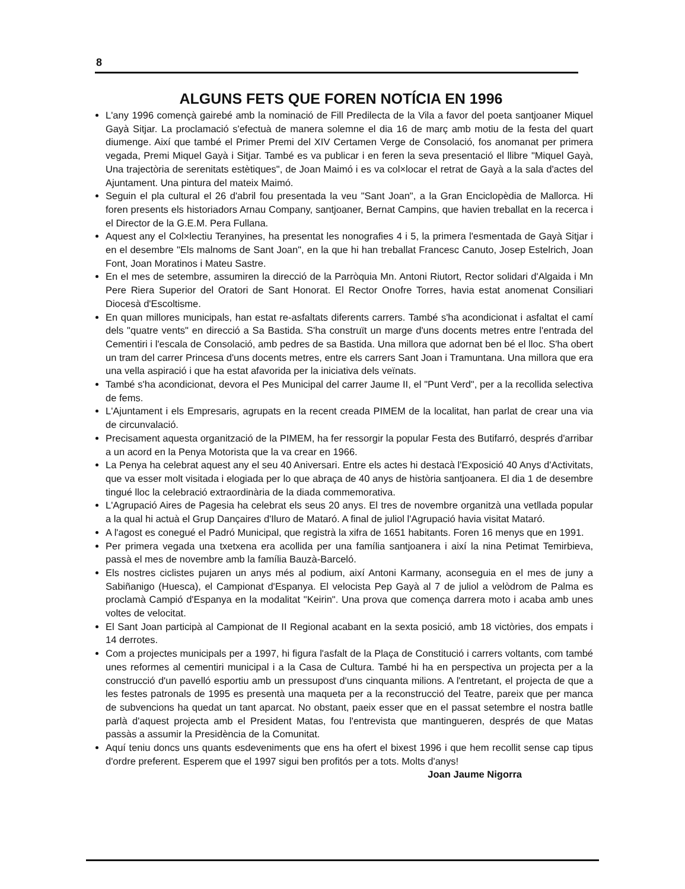8
ALGUNS FETS QUE FOREN NOTÍCIA EN 1996
L'any 1996 començà gairebé amb la nominació de Fill Predilecta de la Vila a favor del poeta santjoaner Miquel Gayà Sitjar. La proclamació s'efectuà de manera solemne el dia 16 de març amb motiu de la festa del quart diumenge. Així que també el Primer Premi del XIV Certamen Verge de Consolació, fos anomanat per primera vegada, Premi Miquel Gayà i Sitjar. També es va publicar i en feren la seva presentació el llibre "Miquel Gayà, Una trajectòria de serenitats estètiques", de Joan Maimó i es va col×locar el retrat de Gayà a la sala d'actes del Ajuntament. Una pintura del mateix Maimó.
Seguin el pla cultural el 26 d'abril fou presentada la veu "Sant Joan", a la Gran Enciclopèdia de Mallorca. Hi foren presents els historiadors Arnau Company, santjoaner, Bernat Campins, que havien treballat en la recerca i el Director de la G.E.M. Pera Fullana.
Aquest any el Col×lectiu Teranyines, ha presentat les nonografies 4 i 5, la primera l'esmentada de Gayà Sitjar i en el desembre "Els malnoms de Sant Joan", en la que hi han treballat Francesc Canuto, Josep Estelrich, Joan Font, Joan Moratinos i Mateu Sastre.
En el mes de setembre, assumiren la direcció de la Parròquia Mn. Antoni Riutort, Rector solidari d'Algaida i Mn Pere Riera Superior del Oratori de Sant Honorat. El Rector Onofre Torres, havia estat anomenat Consiliari Diocesà d'Escoltisme.
En quan millores municipals, han estat re-asfaltats diferents carrers. També s'ha acondicionat i asfaltat el camí dels "quatre vents" en direcció a Sa Bastida. S'ha construït un marge d'uns docents metres entre l'entrada del Cementiri i l'escala de Consolació, amb pedres de sa Bastida. Una millora que adornat ben bé el lloc. S'ha obert un tram del carrer Princesa d'uns docents metres, entre els carrers Sant Joan i Tramuntana. Una millora que era una vella aspiració i que ha estat afavorida per la iniciativa dels veïnats.
També s'ha acondicionat, devora el Pes Municipal del carrer Jaume II, el "Punt Verd", per a la recollida selectiva de fems.
L'Ajuntament i els Empresaris, agrupats en la recent creada PIMEM de la localitat, han parlat de crear una via de circunvalació.
Precisament aquesta organització de la PIMEM, ha fer ressorgir la popular Festa des Butifarró, després d'arribar a un acord en la Penya Motorista que la va crear en 1966.
La Penya ha celebrat aquest any el seu 40 Aniversari. Entre els actes hi destacà l'Exposició 40 Anys d'Activitats, que va esser molt visitada i elogiada per lo que abraça de 40 anys de història santjoanera. El dia 1 de desembre tingué lloc la celebració extraordinària de la diada commemorativa.
L'Agrupació Aires de Pagesia ha celebrat els seus 20 anys. El tres de novembre organitzà una vetllada popular a la qual hi actuà el Grup Dançaires d'Iluro de Mataró. A final de juliol l'Agrupació havia visitat Mataró.
A l'agost es conegué el Padró Municipal, que registrà la xifra de 1651 habitants. Foren 16 menys que en 1991.
Per primera vegada una txetxena era acollida per una família santjoanera i així la nina Petimat Temirbieva, passà el mes de novembre amb la família Bauzà-Barceló.
Els nostres ciclistes pujaren un anys més al podium, així Antoni Karmany, aconseguia en el mes de juny a Sabiñanigo (Huesca), el Campionat d'Espanya. El velocista Pep Gayà al 7 de juliol a velòdrom de Palma es proclamà Campió d'Espanya en la modalitat "Keirin". Una prova que comença darrera moto i acaba amb unes voltes de velocitat.
El Sant Joan participà al Campionat de II Regional acabant en la sexta posició, amb 18 victòries, dos empats i 14 derrotes.
Com a projectes municipals per a 1997, hi figura l'asfalt de la Plaça de Constitució i carrers voltants, com també unes reformes al cementiri municipal i a la Casa de Cultura. També hi ha en perspectiva un projecta per a la construcció d'un pavelló esportiu amb un pressupost d'uns cinquanta milions. A l'entretant, el projecta de que a les festes patronals de 1995 es presentà una maqueta per a la reconstrucció del Teatre, pareix que per manca de subvencions ha quedat un tant aparcat. No obstant, paeix esser que en el passat setembre el nostra batlle parlà d'aquest projecta amb el President Matas, fou l'entrevista que mantingueren, després de que Matas passàs a assumir la Presidència de la Comunitat.
Aquí teniu doncs uns quants esdeveniments que ens ha ofert el bixest 1996 i que hem recollit sense cap tipus d'ordre preferent. Esperem que el 1997 sigui ben profitós per a tots. Molts d'anys! Joan Jaume Nigorra